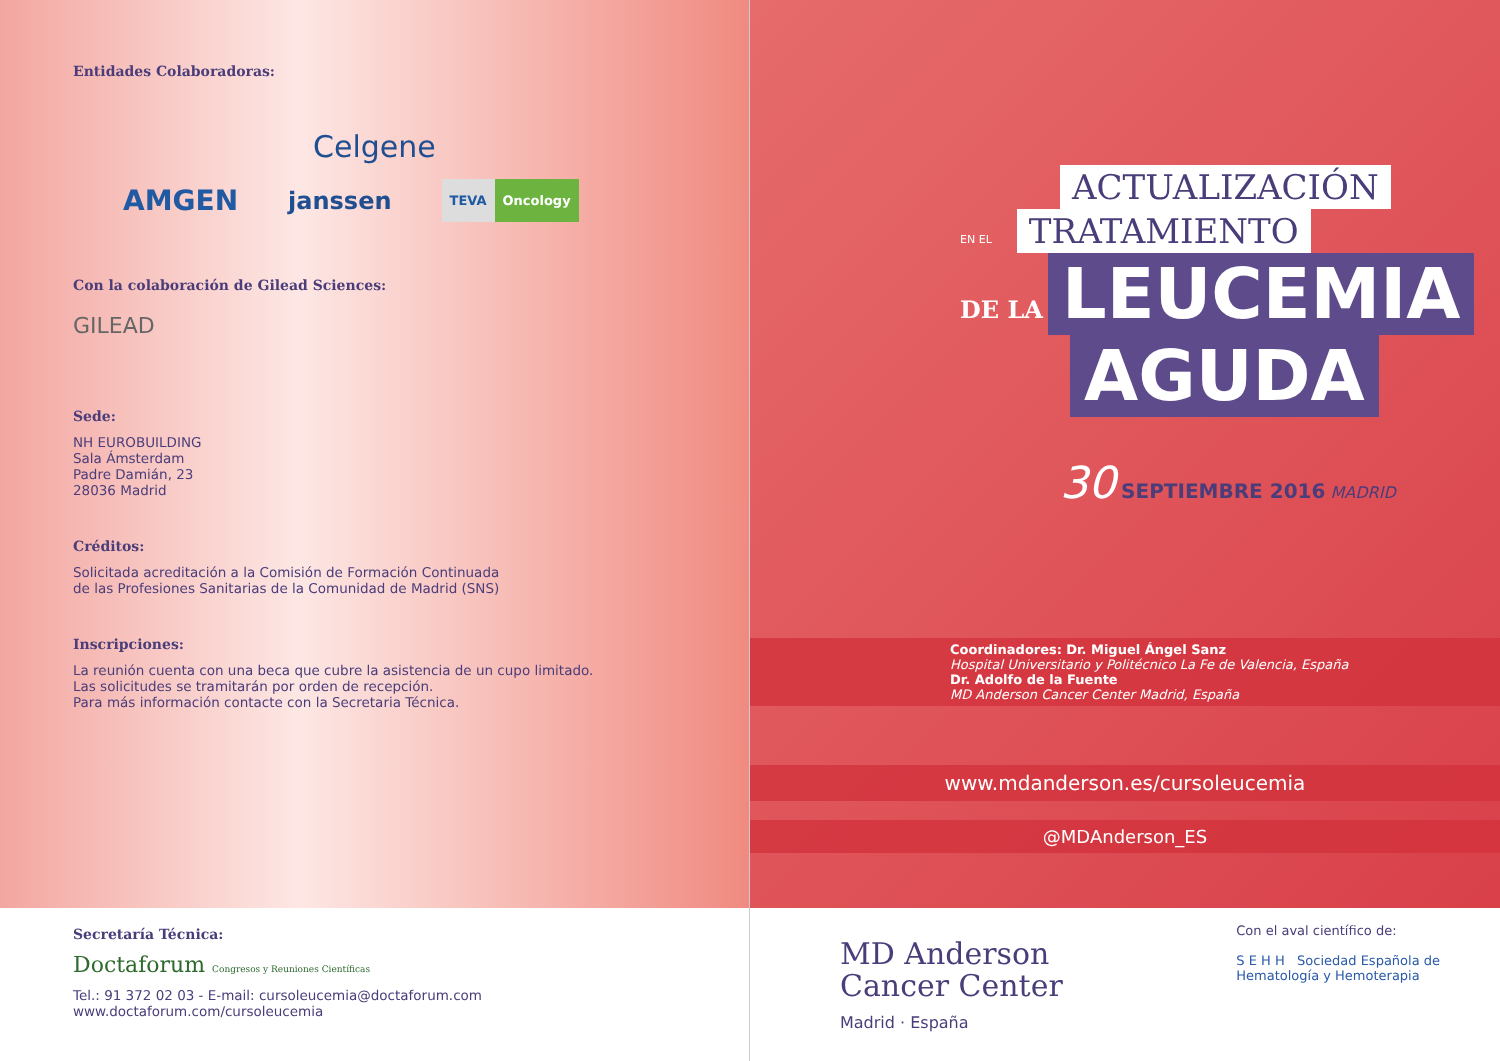Entidades Colaboradoras:
Celgene
AMGEN janssen TEVA Oncology
Con la colaboración de Gilead Sciences:
GILEAD
Sede:
NH EUROBUILDING
Sala Ámsterdam
Padre Damián, 23
28036 Madrid
Créditos:
Solicitada acreditación a la Comisión de Formación Continuada
de las Profesiones Sanitarias de la Comunidad de Madrid (SNS)
Inscripciones:
La reunión cuenta con una beca que cubre la asistencia de un cupo limitado.
Las solicitudes se tramitarán por orden de recepción.
Para más información contacte con la Secretaria Técnica.
Secretaría Técnica:
Doctaforum Congresos y Reuniones Científicas
Tel.: 91 372 02 03 - E-mail: cursoleucemia@doctaforum.com
www.doctaforum.com/cursoleucemia
ACTUALIZACIÓN
EN EL
TRATAMIENTO
DE LA
LEUCEMIA
AGUDA
30 SEPTIEMBRE 2016 MADRID
Coordinadores: Dr. Miguel Ángel Sanz
Hospital Universitario y Politécnico La Fe de Valencia, España
Dr. Adolfo de la Fuente
MD Anderson Cancer Center Madrid, España
www.mdanderson.es/cursoleucemia
@MDAnderson_ES
MD Anderson
Cancer Center
Madrid · España
Con el aval científico de:
S E H H Sociedad Española de
Hematología y Hemoterapia